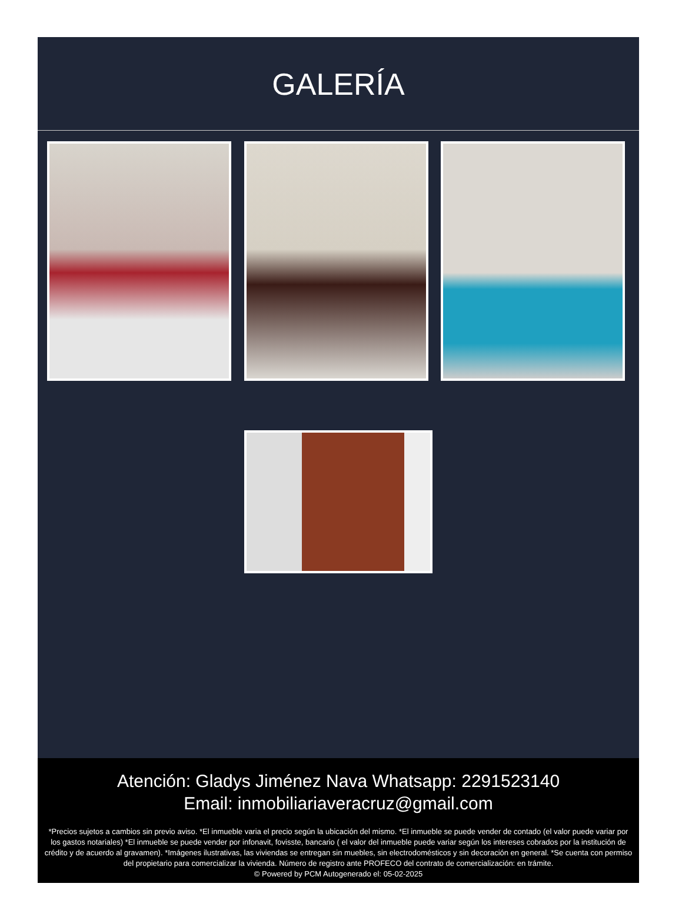GALERÍA
Atención: Gladys Jiménez Nava Whatsapp: 2291523140
Email: inmobiliariaveracruz@gmail.com
*Precios sujetos a cambios sin previo aviso. *El inmueble varia el precio según la ubicación del mismo. *El inmueble se puede vender de contado (el valor puede variar por los gastos notariales) *El inmueble se puede vender por infonavit, fovisste, bancario ( el valor del inmueble puede variar según los intereses cobrados por la institución de crédito y de acuerdo al gravamen). *Imágenes ilustrativas, las viviendas se entregan sin muebles, sin electrodomésticos y sin decoración en general. *Se cuenta con permiso del propietario para comercializar la vivienda. Número de registro ante PROFECO del contrato de comercialización: en trámite.
© Powered by PCM Autogenerado el: 05-02-2025